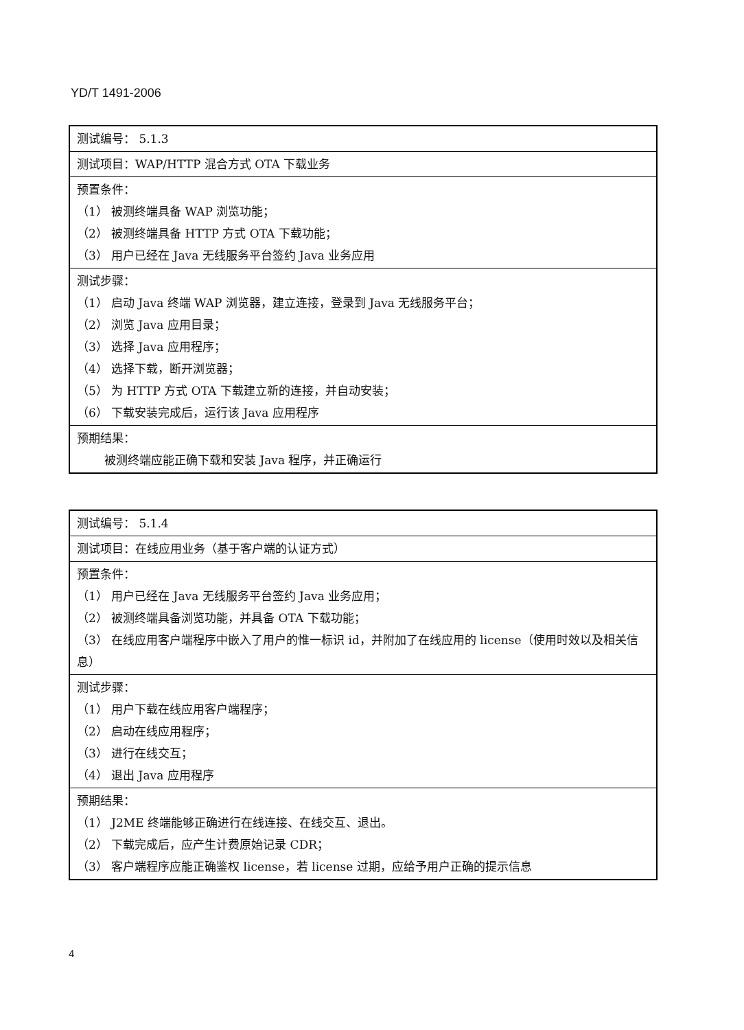YD/T 1491-2006
| 测试编号： 5.1.3 |
| 测试项目：WAP/HTTP 混合方式 OTA 下载业务 |
| 预置条件： （1） 被测终端具备 WAP 浏览功能； （2） 被测终端具备 HTTP 方式 OTA 下载功能； （3） 用户已经在 Java 无线服务平台签约 Java 业务应用 |
| 测试步骤： （1） 启动 Java 终端 WAP 浏览器，建立连接，登录到 Java 无线服务平台； （2） 浏览 Java 应用目录； （3） 选择 Java 应用程序； （4） 选择下载，断开浏览器； （5） 为 HTTP 方式 OTA 下载建立新的连接，并自动安装； （6） 下载安装完成后，运行该 Java 应用程序 |
| 预期结果： 被测终端应能正确下载和安装 Java 程序，并正确运行 |
| 测试编号： 5.1.4 |
| 测试项目：在线应用业务（基于客户端的认证方式） |
| 预置条件： （1） 用户已经在 Java 无线服务平台签约 Java 业务应用； （2） 被测终端具备浏览功能，并具备 OTA 下载功能； （3） 在线应用客户端程序中嵌入了用户的惟一标识 id，并附加了在线应用的 license（使用时效以及相关信息） |
| 测试步骤： （1） 用户下载在线应用客户端程序； （2） 启动在线应用程序； （3） 进行在线交互； （4） 退出 Java 应用程序 |
| 预期结果： （1） J2ME 终端能够正确进行在线连接、在线交互、退出。 （2） 下载完成后，应产生计费原始记录 CDR； （3） 客户端程序应能正确鉴权 license，若 license 过期，应给予用户正确的提示信息 |
4